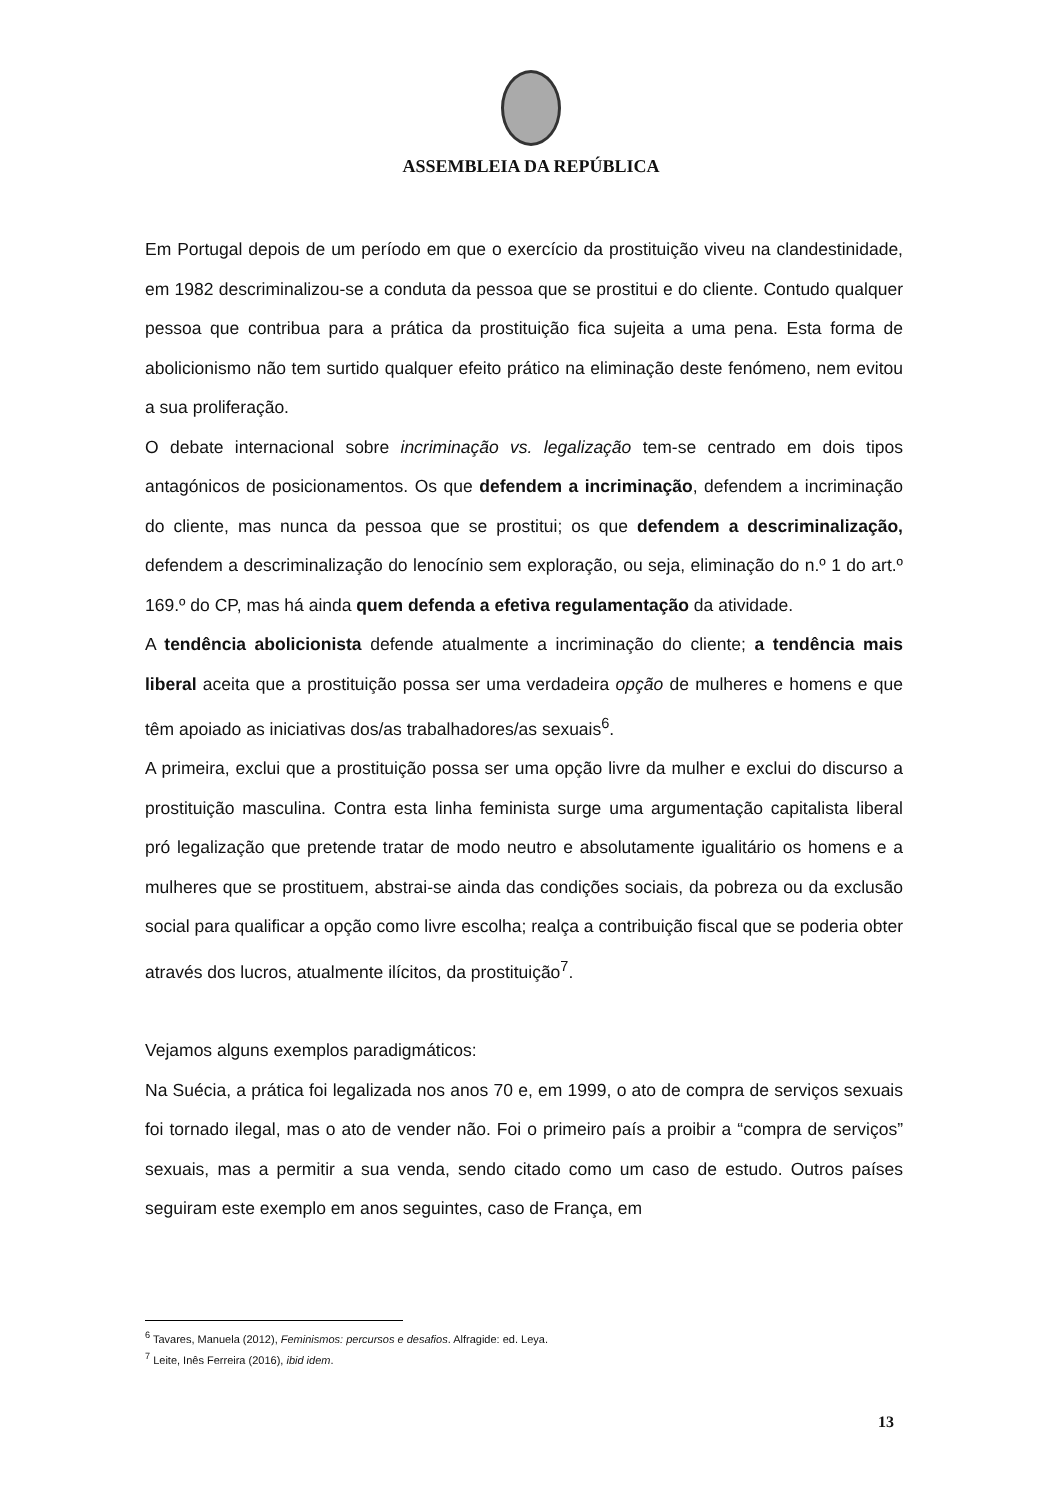ASSEMBLEIA DA REPÚBLICA
Em Portugal depois de um período em que o exercício da prostituição viveu na clandestinidade, em 1982 descriminalizou-se a conduta da pessoa que se prostitui e do cliente. Contudo qualquer pessoa que contribua para a prática da prostituição fica sujeita a uma pena. Esta forma de abolicionismo não tem surtido qualquer efeito prático na eliminação deste fenómeno, nem evitou a sua proliferação.
O debate internacional sobre incriminação vs. legalização tem-se centrado em dois tipos antagónicos de posicionamentos. Os que defendem a incriminação, defendem a incriminação do cliente, mas nunca da pessoa que se prostitui; os que defendem a descriminalização, defendem a descriminalização do lenocínio sem exploração, ou seja, eliminação do n.º 1 do art.º 169.º do CP, mas há ainda quem defenda a efetiva regulamentação da atividade.
A tendência abolicionista defende atualmente a incriminação do cliente; a tendência mais liberal aceita que a prostituição possa ser uma verdadeira opção de mulheres e homens e que têm apoiado as iniciativas dos/as trabalhadores/as sexuais<sup>6</sup>.
A primeira, exclui que a prostituição possa ser uma opção livre da mulher e exclui do discurso a prostituição masculina. Contra esta linha feminista surge uma argumentação capitalista liberal pró legalização que pretende tratar de modo neutro e absolutamente igualitário os homens e a mulheres que se prostituem, abstrai-se ainda das condições sociais, da pobreza ou da exclusão social para qualificar a opção como livre escolha; realça a contribuição fiscal que se poderia obter através dos lucros, atualmente ilícitos, da prostituição<sup>7</sup>.
Vejamos alguns exemplos paradigmáticos:
Na Suécia, a prática foi legalizada nos anos 70 e, em 1999, o ato de compra de serviços sexuais foi tornado ilegal, mas o ato de vender não. Foi o primeiro país a proibir a “compra de serviços” sexuais, mas a permitir a sua venda, sendo citado como um caso de estudo. Outros países seguiram este exemplo em anos seguintes, caso de França, em
<sup>6</sup> Tavares, Manuela (2012), Feminismos: percursos e desafios. Alfragide: ed. Leya.
<sup>7</sup> Leite, Inês Ferreira (2016), ibid idem.
13